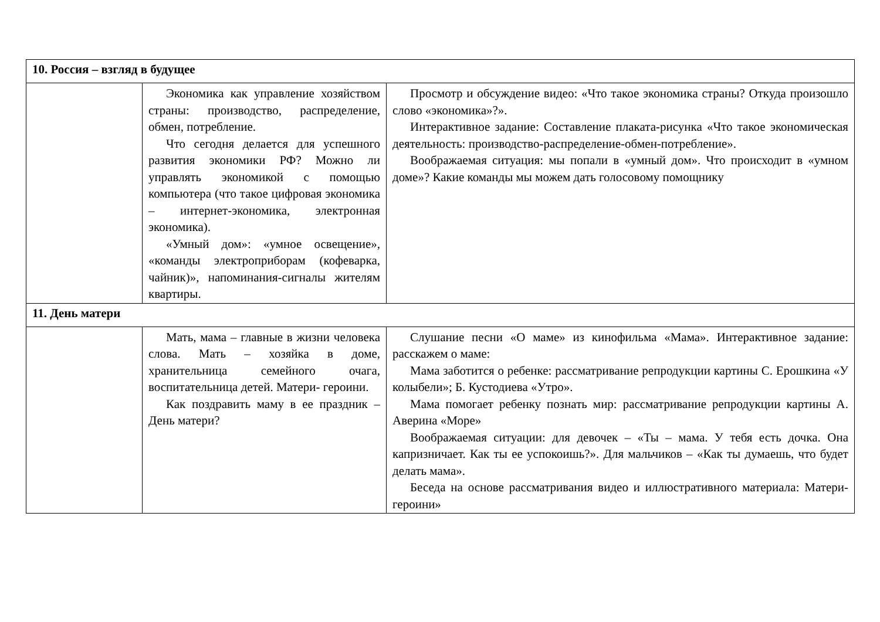| 10. Россия – взгляд в будущее | | |
| | Экономика как управление хозяйством страны: производство, распределение, обмен, потребление. Что сегодня делается для успешного развития экономики РФ? Можно ли управлять экономикой с помощью компьютера (что такое цифровая экономика – интернет-экономика, электронная экономика). «Умный дом»: «умное освещение», «команды электроприборам (кофеварка, чайник)», напоминания-сигналы жителям квартиры. | Просмотр и обсуждение видео: «Что такое экономика страны? Откуда произошло слово «экономика»?». Интерактивное задание: Составление плаката-рисунка «Что такое экономическая деятельность: производство-распределение-обмен-потребление». Воображаемая ситуация: мы попали в «умный дом». Что происходит в «умном доме»? Какие команды мы можем дать голосовому помощнику |
| 11. День матери | | |
| | Мать, мама – главные в жизни человека слова. Мать – хозяйка в доме, хранительница семейного очага, воспитательница детей. Матери- героини. Как поздравить маму в ее праздник – День матери? | Слушание песни «О маме» из кинофильма «Мама». Интерактивное задание: расскажем о маме: Мама заботится о ребенке: рассматривание репродукции картины С. Ерошкина «У колыбели»; Б. Кустодиева «Утро». Мама помогает ребенку познать мир: рассматривание репродукции картины А. Аверина «Море» Воображаемая ситуации: для девочек – «Ты – мама. У тебя есть дочка. Она капризничает. Как ты ее успокоишь?». Для мальчиков – «Как ты думаешь, что будет делать мама». Беседа на основе рассматривания видео и иллюстративного материала: Матери-героини» |